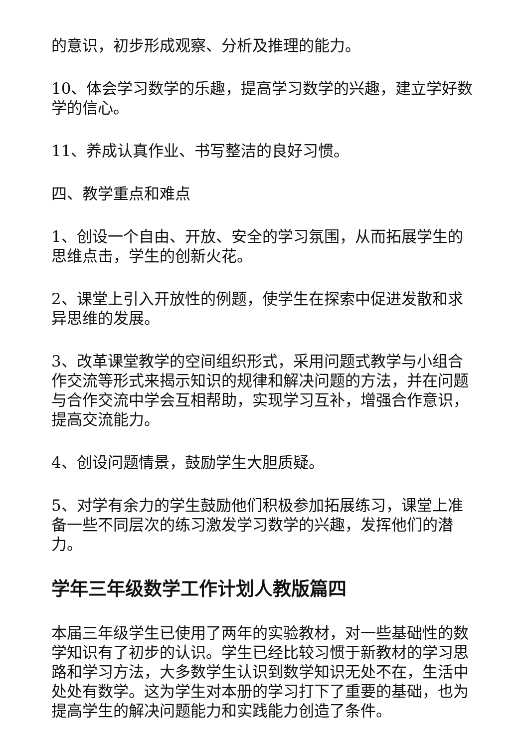的意识，初步形成观察、分析及推理的能力。
10、体会学习数学的乐趣，提高学习数学的兴趣，建立学好数学的信心。
11、养成认真作业、书写整洁的良好习惯。
四、教学重点和难点
1、创设一个自由、开放、安全的学习氛围，从而拓展学生的思维点击，学生的创新火花。
2、课堂上引入开放性的例题，使学生在探索中促进发散和求异思维的发展。
3、改革课堂教学的空间组织形式，采用问题式教学与小组合作交流等形式来揭示知识的规律和解决问题的方法，并在问题与合作交流中学会互相帮助，实现学习互补，增强合作意识，提高交流能力。
4、创设问题情景，鼓励学生大胆质疑。
5、对学有余力的学生鼓励他们积极参加拓展练习，课堂上准备一些不同层次的练习激发学习数学的兴趣，发挥他们的潜力。
学年三年级数学工作计划人教版篇四
本届三年级学生已使用了两年的实验教材，对一些基础性的数学知识有了初步的认识。学生已经比较习惯于新教材的学习思路和学习方法，大多数学生认识到数学知识无处不在，生活中处处有数学。这为学生对本册的学习打下了重要的基础，也为提高学生的解决问题能力和实践能力创造了条件。